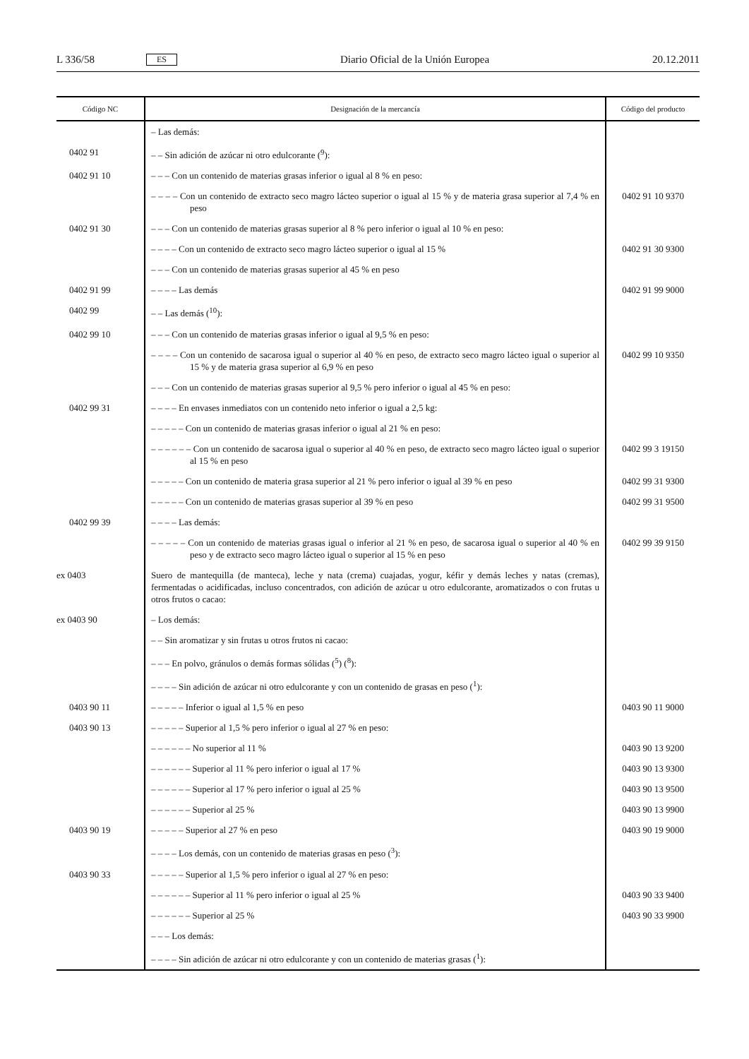L 336/58 ES Diario Oficial de la Unión Europea 20.12.2011
| Código NC | Designación de la mercancía | Código del producto |
| --- | --- | --- |
| | – Las demás: | |
| 0402 91 | – – Sin adición de azúcar ni otro edulcorante (<sup>9</sup>): | |
| 0402 91 10 | – – – Con un contenido de materias grasas inferior o igual al 8 % en peso: | |
| | – – – – Con un contenido de extracto seco magro lácteo superior o igual al 15 % y de materia grasa superior al 7,4 % en peso | 0402 91 10 9370 |
| 0402 91 30 | – – – Con un contenido de materias grasas superior al 8 % pero inferior o igual al 10 % en peso: | |
| | – – – – Con un contenido de extracto seco magro lácteo superior o igual al 15 % | 0402 91 30 9300 |
| | – – – Con un contenido de materias grasas superior al 45 % en peso | |
| 0402 91 99 | – – – – Las demás | 0402 91 99 9000 |
| 0402 99 | – – Las demás (<sup>10</sup>): | |
| 0402 99 10 | – – – Con un contenido de materias grasas inferior o igual al 9,5 % en peso: | |
| | – – – – Con un contenido de sacarosa igual o superior al 40 % en peso, de extracto seco magro lácteo igual o superior al 15 % y de materia grasa superior al 6,9 % en peso | 0402 99 10 9350 |
| | – – – Con un contenido de materias grasas superior al 9,5 % pero inferior o igual al 45 % en peso: | |
| 0402 99 31 | – – – – En envases inmediatos con un contenido neto inferior o igual a 2,5 kg: | |
| | – – – – – Con un contenido de materias grasas inferior o igual al 21 % en peso: | |
| | – – – – – – Con un contenido de sacarosa igual o superior al 40 % en peso, de extracto seco magro lácteo igual o superior al 15 % en peso | 0402 99 3 19150 |
| | – – – – – Con un contenido de materia grasa superior al 21 % pero inferior o igual al 39 % en peso | 0402 99 31 9300 |
| | – – – – – Con un contenido de materias grasas superior al 39 % en peso | 0402 99 31 9500 |
| 0402 99 39 | – – – – Las demás: | |
| | – – – – – Con un contenido de materias grasas igual o inferior al 21 % en peso, de sacarosa igual o superior al 40 % en peso y de extracto seco magro lácteo igual o superior al 15 % en peso | 0402 99 39 9150 |
| ex 0403 | Suero de mantequilla (de manteca), leche y nata (crema) cuajadas, yogur, kéfir y demás leches y natas (cremas), fermentadas o acidificadas, incluso concentrados, con adición de azúcar u otro edulcorante, aromatizados o con frutas u otros frutos o cacao: | |
| ex 0403 90 | – Los demás: | |
| | – – Sin aromatizar y sin frutas u otros frutos ni cacao: | |
| | – – – En polvo, gránulos o demás formas sólidas (<sup>5</sup>) (<sup>8</sup>): | |
| | – – – – Sin adición de azúcar ni otro edulcorante y con un contenido de grasas en peso (<sup>1</sup>): | |
| 0403 90 11 | – – – – – Inferior o igual al 1,5 % en peso | 0403 90 11 9000 |
| 0403 90 13 | – – – – – Superior al 1,5 % pero inferior o igual al 27 % en peso: | |
| | – – – – – – No superior al 11 % | 0403 90 13 9200 |
| | – – – – – – Superior al 11 % pero inferior o igual al 17 % | 0403 90 13 9300 |
| | – – – – – – Superior al 17 % pero inferior o igual al 25 % | 0403 90 13 9500 |
| | – – – – – – Superior al 25 % | 0403 90 13 9900 |
| 0403 90 19 | – – – – – Superior al 27 % en peso | 0403 90 19 9000 |
| | – – – – Los demás, con un contenido de materias grasas en peso (<sup>3</sup>): | |
| 0403 90 33 | – – – – – Superior al 1,5 % pero inferior o igual al 27 % en peso: | |
| | – – – – – – Superior al 11 % pero inferior o igual al 25 % | 0403 90 33 9400 |
| | – – – – – – Superior al 25 % | 0403 90 33 9900 |
| | – – – Los demás: | |
| | – – – – Sin adición de azúcar ni otro edulcorante y con un contenido de materias grasas (<sup>1</sup>): | |